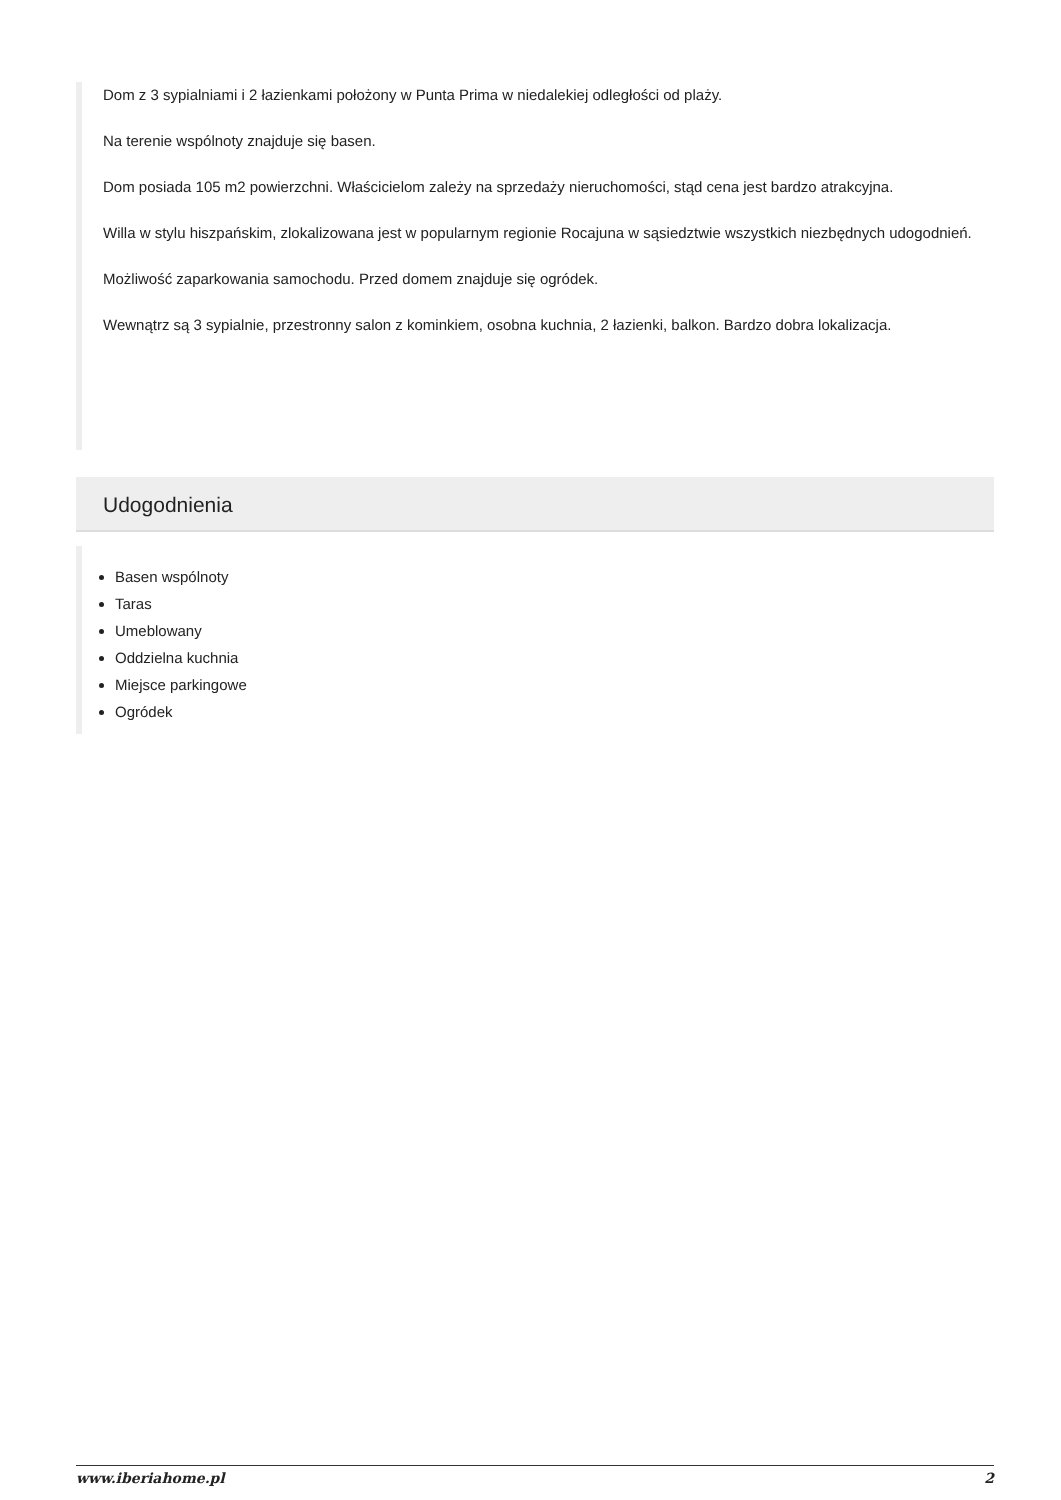Dom z 3 sypialniami i 2 łazienkami położony w Punta Prima w niedalekiej odległości od plaży.
Na terenie wspólnoty znajduje się basen.
Dom posiada 105 m2 powierzchni. Właścicielom zależy na sprzedaży nieruchomości, stąd cena jest bardzo atrakcyjna.
Willa w stylu hiszpańskim, zlokalizowana jest w popularnym regionie Rocajuna w sąsiedztwie wszystkich niezbędnych udogodnień.
Możliwość zaparkowania samochodu. Przed domem znajduje się ogródek.
Wewnątrz są 3 sypialnie, przestronny salon z kominkiem, osobna kuchnia, 2 łazienki, balkon. Bardzo dobra lokalizacja.
Udogodnienia
Basen wspólnoty
Taras
Umeblowany
Oddzielna kuchnia
Miejsce parkingowe
Ogródek
www.iberiahome.pl 2